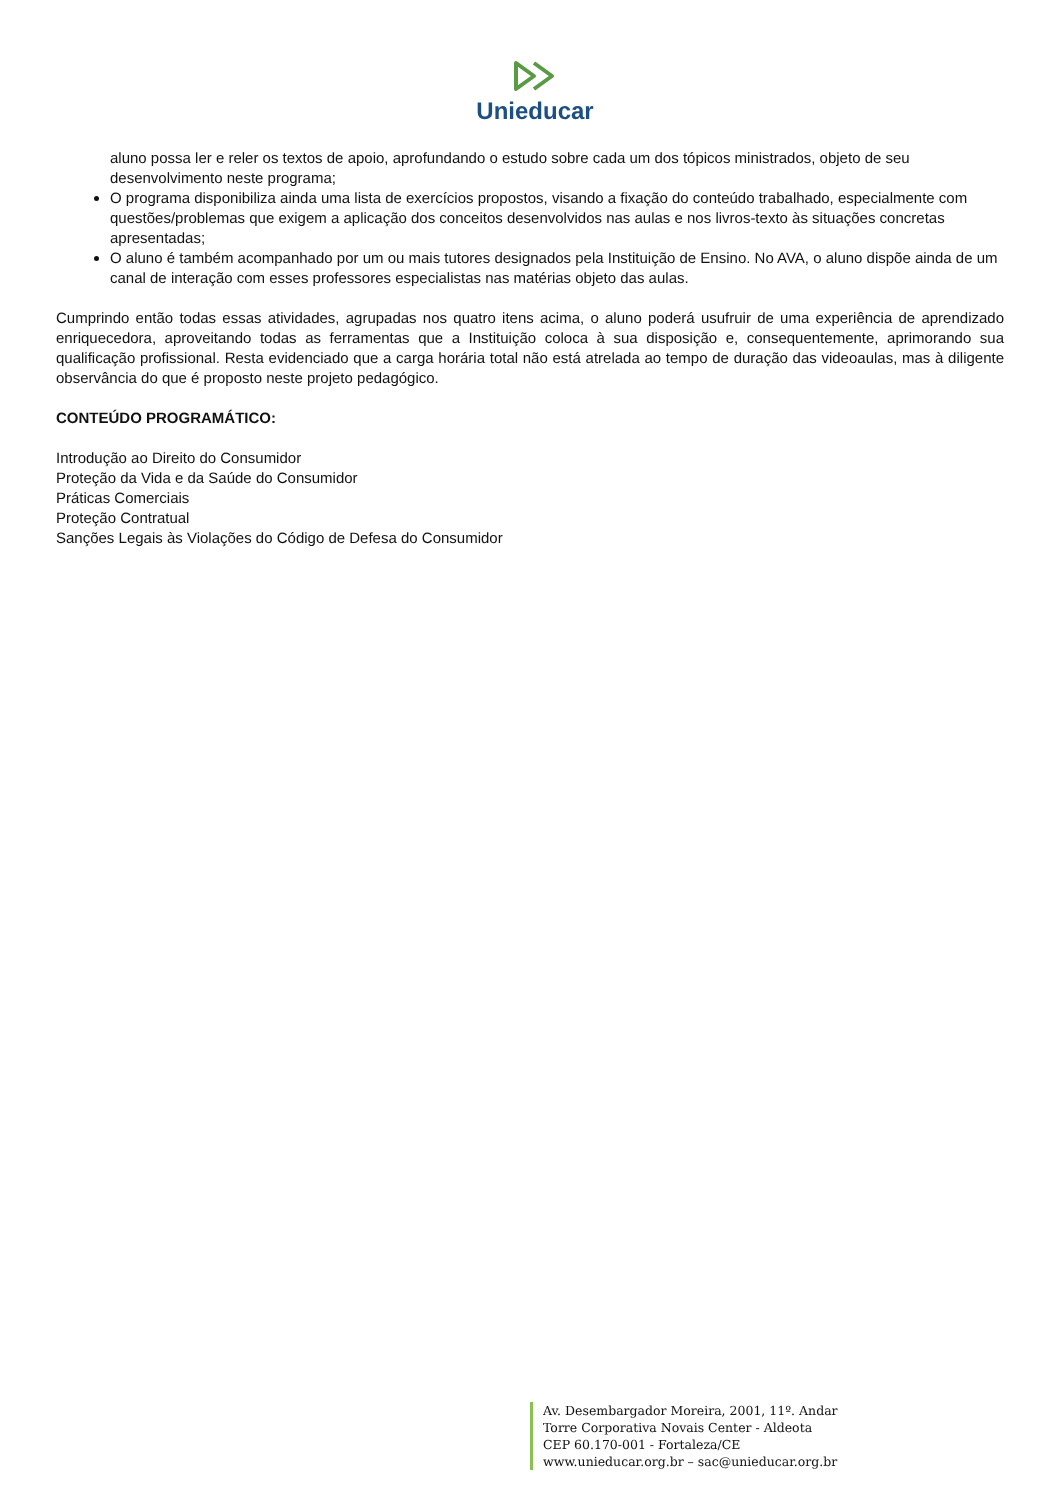Unieducar
aluno possa ler e reler os textos de apoio, aprofundando o estudo sobre cada um dos tópicos ministrados, objeto de seu desenvolvimento neste programa;
O programa disponibiliza ainda uma lista de exercícios propostos, visando a fixação do conteúdo trabalhado, especialmente com questões/problemas que exigem a aplicação dos conceitos desenvolvidos nas aulas e nos livros-texto às situações concretas apresentadas;
O aluno é também acompanhado por um ou mais tutores designados pela Instituição de Ensino. No AVA, o aluno dispõe ainda de um canal de interação com esses professores especialistas nas matérias objeto das aulas.
Cumprindo então todas essas atividades, agrupadas nos quatro itens acima, o aluno poderá usufruir de uma experiência de aprendizado enriquecedora, aproveitando todas as ferramentas que a Instituição coloca à sua disposição e, consequentemente, aprimorando sua qualificação profissional. Resta evidenciado que a carga horária total não está atrelada ao tempo de duração das videoaulas, mas à diligente observância do que é proposto neste projeto pedagógico.
CONTEÚDO PROGRAMÁTICO:
Introdução ao Direito do Consumidor
Proteção da Vida e da Saúde do Consumidor
Práticas Comerciais
Proteção Contratual
Sanções Legais às Violações do Código de Defesa do Consumidor
Av. Desembargador Moreira, 2001, 11º. Andar
Torre Corporativa Novais Center - Aldeota
CEP 60.170-001 - Fortaleza/CE
www.unieducar.org.br – sac@unieducar.org.br